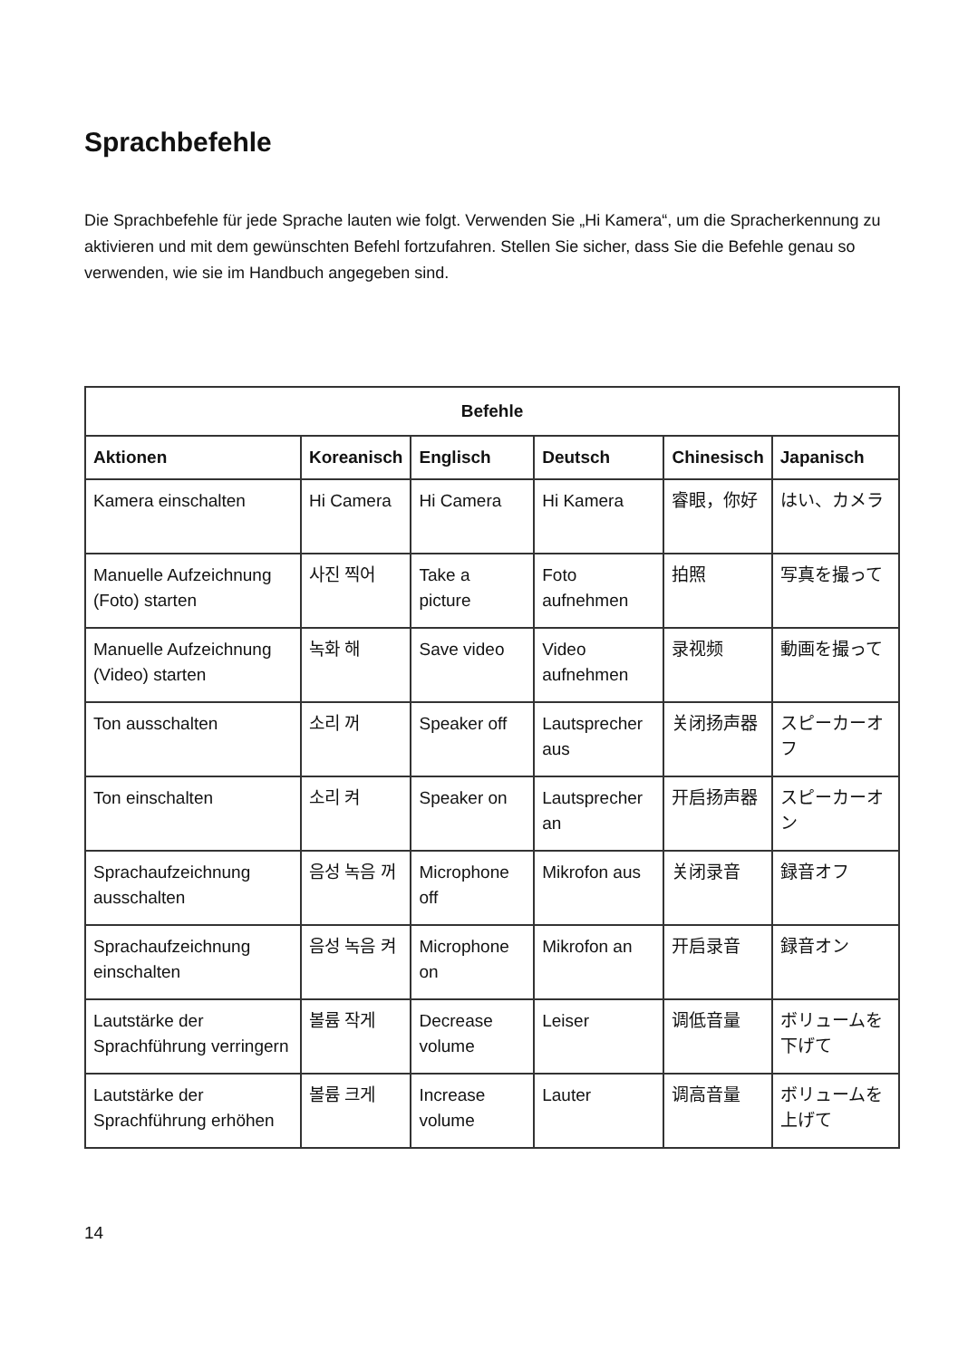Sprachbefehle
Die Sprachbefehle für jede Sprache lauten wie folgt. Verwenden Sie „Hi Kamera“, um die Spracherkennung zu aktivieren und mit dem gewünschten Befehl fortzufahren. Stellen Sie sicher, dass Sie die Befehle genau so verwenden, wie sie im Handbuch angegeben sind.
| Befehle | | | | | |
| --- | --- | --- | --- | --- | --- |
| Aktionen | Koreanisch | Englisch | Deutsch | Chinesisch | Japanisch |
| Kamera einschalten | Hi Camera | Hi Camera | Hi Kamera | 睿眼，你好 | はい、カメラ |
| Manuelle Aufzeichnung (Foto) starten | 사진 찍어 | Take a picture | Foto aufnehmen | 拍照 | 写真を撮って |
| Manuelle Aufzeichnung (Video) starten | 녹화 해 | Save video | Video aufnehmen | 录视频 | 動画を撮って |
| Ton ausschalten | 소리 꺼 | Speaker off | Lautsprecher aus | 关闭扬声器 | スピーカーオフ |
| Ton einschalten | 소리 켜 | Speaker on | Lautsprecher an | 开启扬声器 | スピーカーオン |
| Sprachaufzeichnung ausschalten | 음성 녹음 꺼 | Microphone off | Mikrofon aus | 关闭录音 | 録音オフ |
| Sprachaufzeichnung einschalten | 음성 녹음 켜 | Microphone on | Mikrofon an | 开启录音 | 録音オン |
| Lautstärke der Sprachführung verringern | 볼륨 작게 | Decrease volume | Leiser | 调低音量 | ボリュームを下げて |
| Lautstärke der Sprachführung erhöhen | 볼륨 크게 | Increase volume | Lauter | 调高音量 | ボリュームを上げて |
14